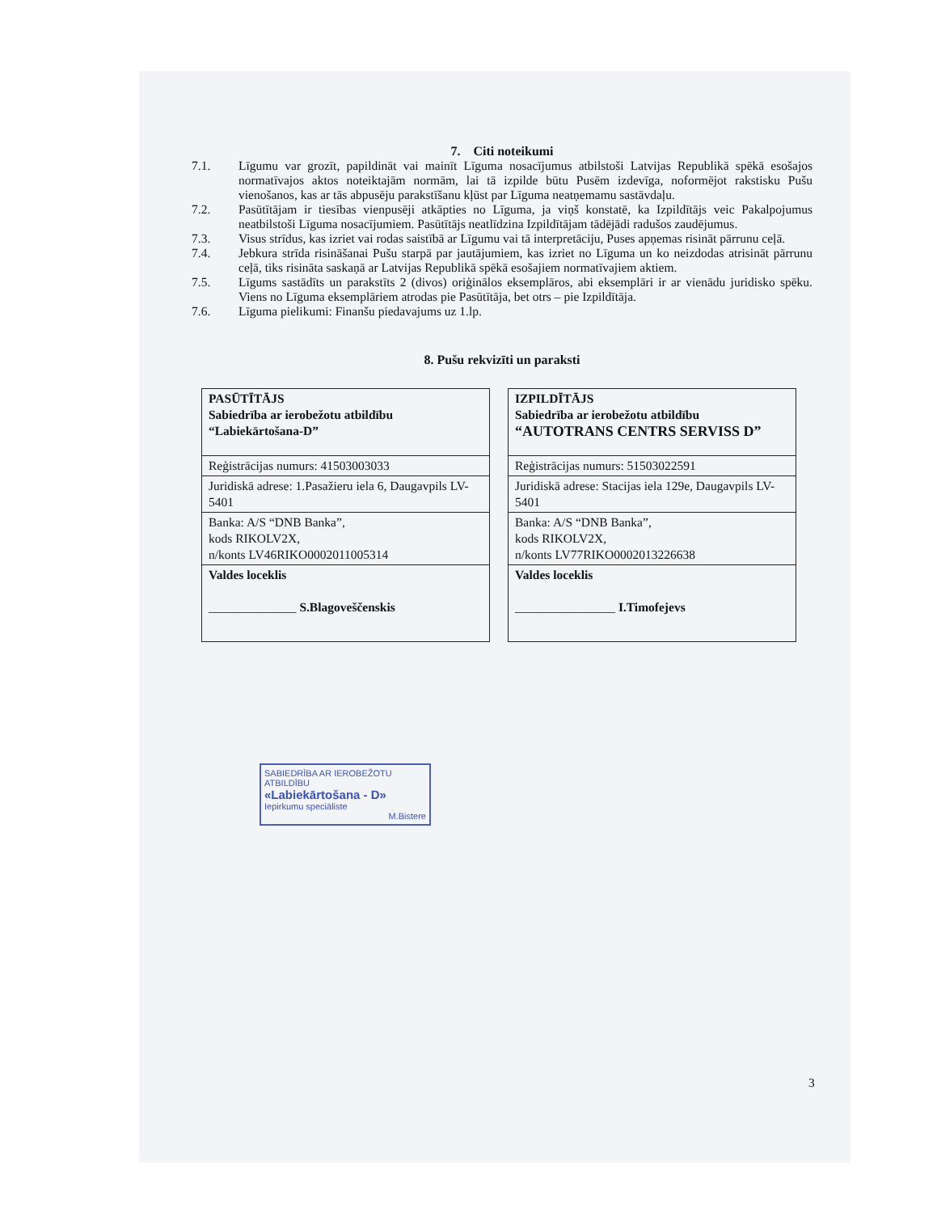7. Citi noteikumi
7.1. Līgumu var grozīt, papildināt vai mainīt Līguma nosacījumus atbilstoši Latvijas Republikā spēkā esošajos normatīvajos aktos noteiktajām normām, lai tā izpilde būtu Pusēm izdevīga, noformējot rakstisku Pušu vienošanos, kas ar tās abpusēju parakstīšanu kļūst par Līguma neatņemamu sastāvdaļu.
7.2. Pasūtītājam ir tiesības vienpusēji atkāpties no Līguma, ja viņš konstatē, ka Izpildītājs veic Pakalpojumus neatbilstoši Līguma nosacījumiem. Pasūtītājs neatlīdzina Izpildītājam tādējādi radušos zaudējumus.
7.3. Visus strīdus, kas izriet vai rodas saistībā ar Līgumu vai tā interpretāciju, Puses apņemas risināt pārrunu ceļā.
7.4. Jebkura strīda risināšanai Pušu starpā par jautājumiem, kas izriet no Līguma un ko neizdodas atrisināt pārrunu ceļā, tiks risināta saskaņā ar Latvijas Republikā spēkā esošajiem normatīvajiem aktiem.
7.5. Līgums sastādīts un parakstīts 2 (divos) oriģinālos eksemplāros, abi eksemplāri ir ar vienādu juridisko spēku. Viens no Līguma eksemplāriem atrodas pie Pasūtītāja, bet otrs – pie Izpildītāja.
7.6. Līguma pielikumi: Finanšu piedavajums uz 1.lp.
8. Pušu rekvizīti un paraksti
| PASŪTĪTĀJS Sabiedrība ar ierobežotu atbildību “Labiekārtošana-D” |
| Reģistrācijas numurs: 41503003033 |
| Juridiskā adrese: 1.Pasažieru iela 6, Daugavpils LV-5401 |
| Banka: A/S “DNB Banka”, kods RIKOLV2X, n/konts LV46RIKO0002011005314 |
| Valdes loceklis ______________ S.Blagoveščenskis |
| IZPILDĪTĀJS Sabiedrība ar ierobežotu atbildību “AUTOTRANS CENTRS SERVISS D” |
| Reģistrācijas numurs: 51503022591 |
| Juridiskā adrese: Stacijas iela 129e, Daugavpils LV-5401 |
| Banka: A/S “DNB Banka”, kods RIKOLV2X, n/konts LV77RIKO0002013226638 |
| Valdes loceklis ________________ I.Timofejevs |
SABIEDRĪBA AR IEROBEŽOTU ATBILDĪBU
«Labiekārtošana - D»
Iepirkumu speciāliste
M.Bistere
3